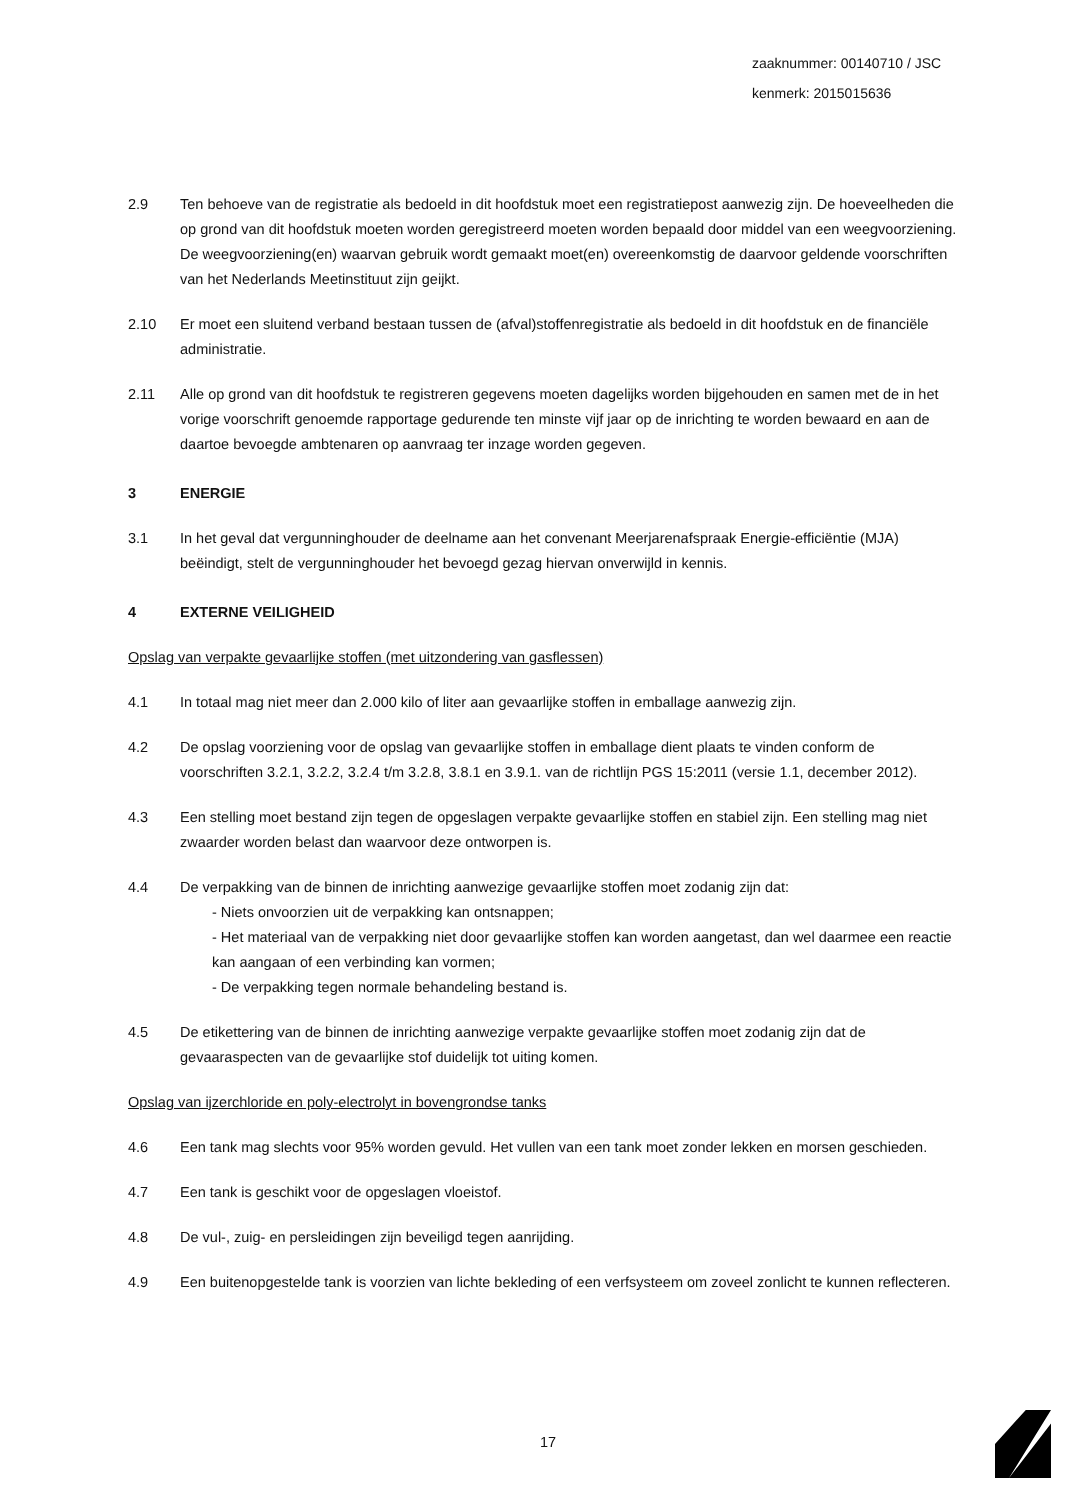zaaknummer: 00140710 / JSC
kenmerk: 2015015636
2.9 Ten behoeve van de registratie als bedoeld in dit hoofdstuk moet een registratiepost aanwezig zijn. De hoeveelheden die op grond van dit hoofdstuk moeten worden geregistreerd moeten worden bepaald door middel van een weegvoorziening. De weegvoorziening(en) waarvan gebruik wordt gemaakt moet(en) overeenkomstig de daarvoor geldende voorschriften van het Nederlands Meetinstituut zijn geijkt.
2.10 Er moet een sluitend verband bestaan tussen de (afval)stoffenregistratie als bedoeld in dit hoofdstuk en de financiële administratie.
2.11 Alle op grond van dit hoofdstuk te registreren gegevens moeten dagelijks worden bijgehouden en samen met de in het vorige voorschrift genoemde rapportage gedurende ten minste vijf jaar op de inrichting te worden bewaard en aan de daartoe bevoegde ambtenaren op aanvraag ter inzage worden gegeven.
3 ENERGIE
3.1 In het geval dat vergunninghouder de deelname aan het convenant Meerjarenafspraak Energie-efficiëntie (MJA) beëindigt, stelt de vergunninghouder het bevoegd gezag hiervan onverwijld in kennis.
4 EXTERNE VEILIGHEID
Opslag van verpakte gevaarlijke stoffen (met uitzondering van gasflessen)
4.1 In totaal mag niet meer dan 2.000 kilo of liter aan gevaarlijke stoffen in emballage aanwezig zijn.
4.2 De opslag voorziening voor de opslag van gevaarlijke stoffen in emballage dient plaats te vinden conform de voorschriften 3.2.1, 3.2.2, 3.2.4 t/m 3.2.8, 3.8.1 en 3.9.1. van de richtlijn PGS 15:2011 (versie 1.1, december 2012).
4.3 Een stelling moet bestand zijn tegen de opgeslagen verpakte gevaarlijke stoffen en stabiel zijn. Een stelling mag niet zwaarder worden belast dan waarvoor deze ontworpen is.
4.4 De verpakking van de binnen de inrichting aanwezige gevaarlijke stoffen moet zodanig zijn dat:
- Niets onvoorzien uit de verpakking kan ontsnappen;
- Het materiaal van de verpakking niet door gevaarlijke stoffen kan worden aangetast, dan wel daarmee een reactie kan aangaan of een verbinding kan vormen;
- De verpakking tegen normale behandeling bestand is.
4.5 De etikettering van de binnen de inrichting aanwezige verpakte gevaarlijke stoffen moet zodanig zijn dat de gevaaraspecten van de gevaarlijke stof duidelijk tot uiting komen.
Opslag van ijzerchloride en poly-electrolyt in bovengrondse tanks
4.6 Een tank mag slechts voor 95% worden gevuld. Het vullen van een tank moet zonder lekken en morsen geschieden.
4.7 Een tank is geschikt voor de opgeslagen vloeistof.
4.8 De vul-, zuig- en persleidingen zijn beveiligd tegen aanrijding.
4.9 Een buitenopgestelde tank is voorzien van lichte bekleding of een verfsysteem om zoveel zonlicht te kunnen reflecteren.
17